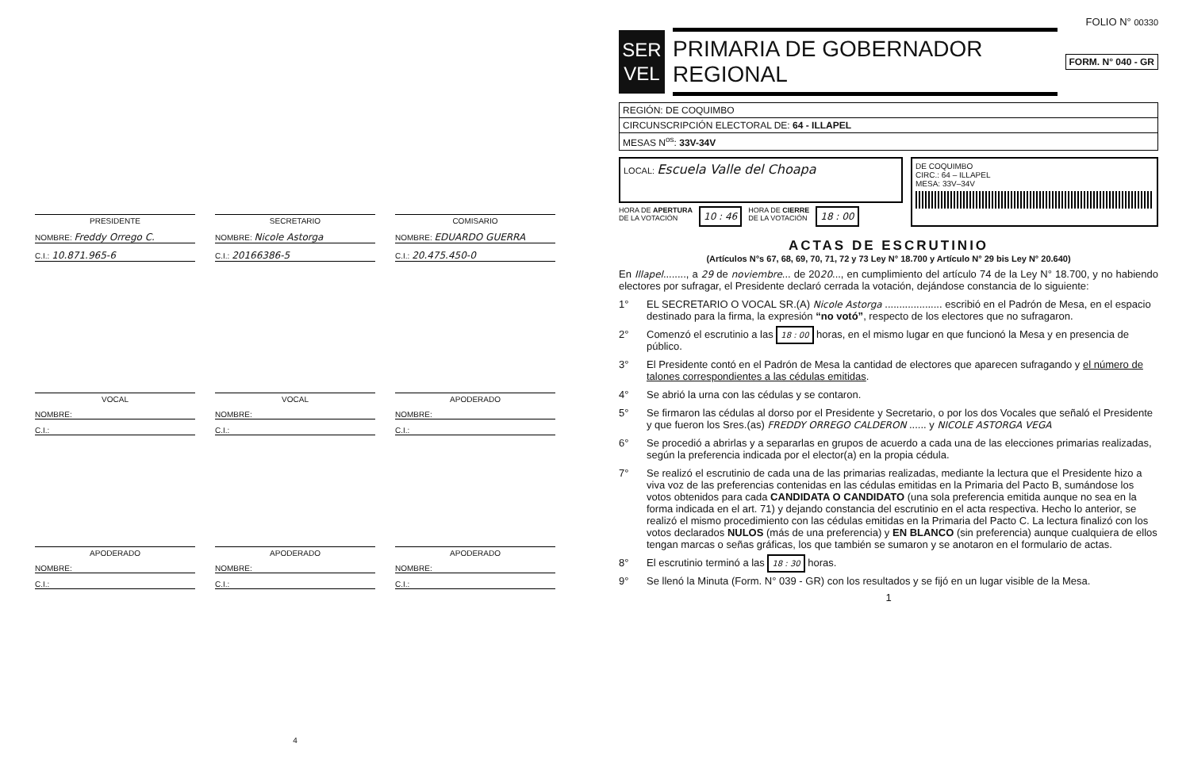PRESIDENTE
NOMBRE: Freddy Orrego C.
C.I.: 10.871.965-6
SECRETARIO
NOMBRE: Nicole Astorga
C.I.: 20166386-5
COMISARIO
NOMBRE: EDUARDO GUERRA
C.I.: 20.475.450-0
VOCAL
NOMBRE:
C.I.:
VOCAL
NOMBRE:
C.I.:
APODERADO
NOMBRE:
C.I.:
APODERADO
NOMBRE:
C.I.:
APODERADO
NOMBRE:
C.I.:
APODERADO
NOMBRE:
C.I.:
4
FOLIO N° 00330
SER
VEL
PRIMARIA DE GOBERNADOR REGIONAL
FORM. N° 040 - GR
| REGIÓN: DE COQUIMBO |
| CIRCUNSCRIPCIÓN ELECTORAL DE: 64 - ILLAPEL |
| MESAS N<sup>os</sup>: 33V-34V |
LOCAL: Escuela Valle del Choapa
HORA DE APERTURA
DE LA VOTACIÓN 10 : 46 HORA DE CIERRE
DE LA VOTACIÓN 18 : 00
DE COQUIMBO
CIRC.: 64 – ILLAPEL
MESA: 33V–34V
ACTAS DE ESCRUTINIO
(Artículos N°s 67, 68, 69, 70, 71, 72 y 73 Ley N° 18.700 y Artículo N° 29 bis Ley N° 20.640)
En Illapel........, a 29 de noviembre... de 2020..., en cumplimiento del artículo 74 de la Ley N° 18.700, y no habiendo electores por sufragar, el Presidente declaró cerrada la votación, dejándose constancia de lo siguiente:
1° EL SECRETARIO O VOCAL SR.(A) Nicole Astorga .................... escribió en el Padrón de Mesa, en el espacio destinado para la firma, la expresión “no votó”, respecto de los electores que no sufragaron.
2° Comenzó el escrutinio a las 18 : 00 horas, en el mismo lugar en que funcionó la Mesa y en presencia de público.
3° El Presidente contó en el Padrón de Mesa la cantidad de electores que aparecen sufragando y el número de talones correspondientes a las cédulas emitidas.
4° Se abrió la urna con las cédulas y se contaron.
5° Se firmaron las cédulas al dorso por el Presidente y Secretario, o por los dos Vocales que señaló el Presidente y que fueron los Sres.(as) FREDDY ORREGO CALDERON ...... y NICOLE ASTORGA VEGA
6° Se procedió a abrirlas y a separarlas en grupos de acuerdo a cada una de las elecciones primarias realizadas, según la preferencia indicada por el elector(a) en la propia cédula.
7° Se realizó el escrutinio de cada una de las primarias realizadas, mediante la lectura que el Presidente hizo a viva voz de las preferencias contenidas en las cédulas emitidas en la Primaria del Pacto B, sumándose los votos obtenidos para cada CANDIDATA O CANDIDATO (una sola preferencia emitida aunque no sea en la forma indicada en el art. 71) y dejando constancia del escrutinio en el acta respectiva. Hecho lo anterior, se realizó el mismo procedimiento con las cédulas emitidas en la Primaria del Pacto C. La lectura finalizó con los votos declarados NULOS (más de una preferencia) y EN BLANCO (sin preferencia) aunque cualquiera de ellos tengan marcas o señas gráficas, los que también se sumaron y se anotaron en el formulario de actas.
8° El escrutinio terminó a las 18 : 30 horas.
9° Se llenó la Minuta (Form. N° 039 - GR) con los resultados y se fijó en un lugar visible de la Mesa.
1